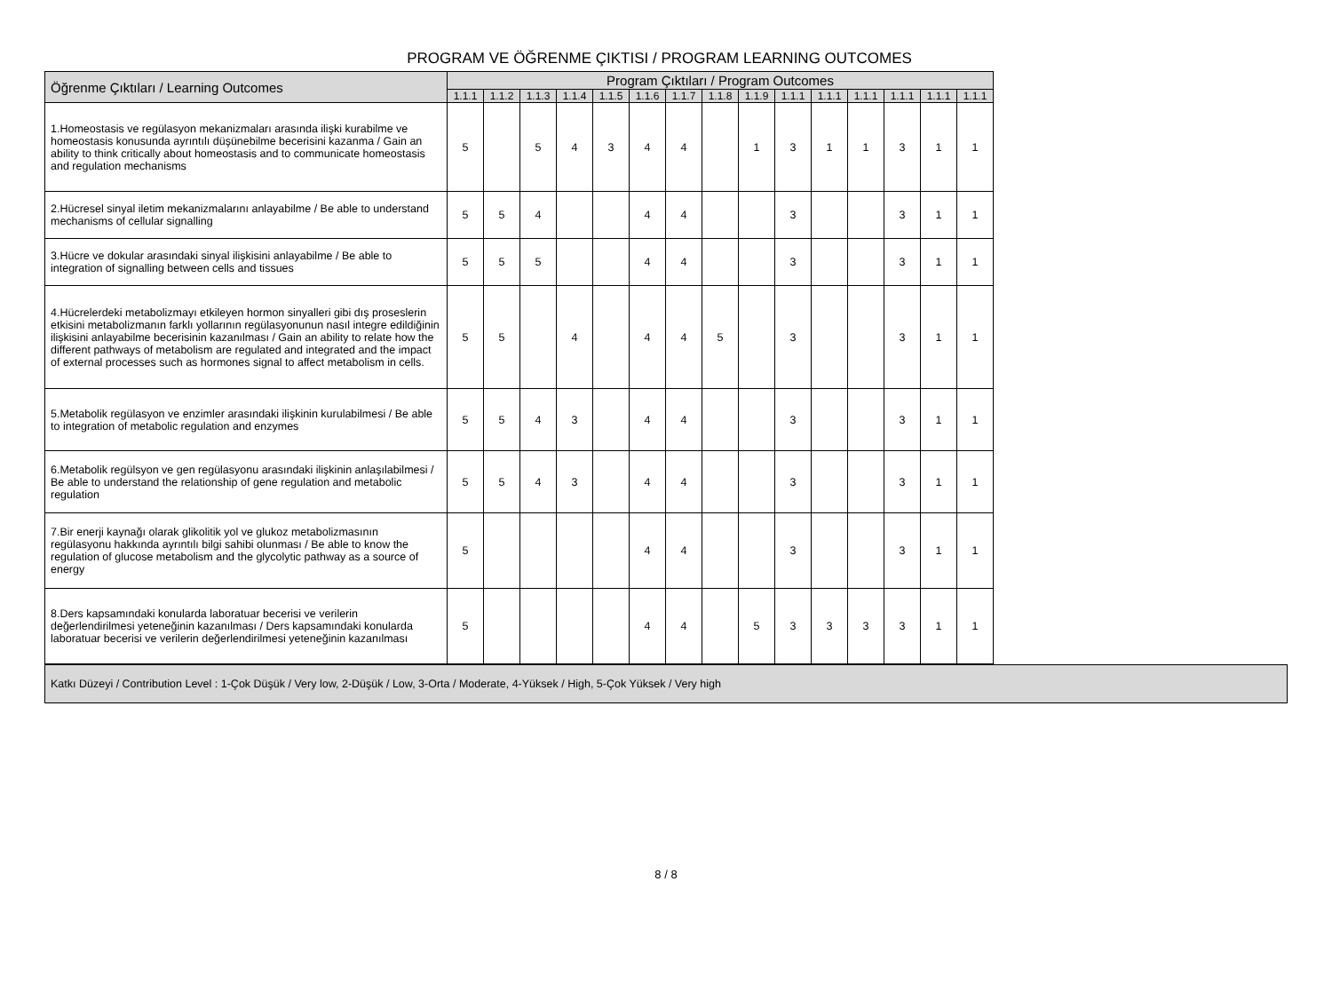PROGRAM VE ÖĞRENME ÇIKTISI / PROGRAM LEARNING OUTCOMES
| Öğrenme Çıktıları / Learning Outcomes | Program Çıktıları / Program Outcomes | | | | | | | | | | | | | | |
| --- | --- | --- | --- | --- | --- | --- | --- | --- | --- | --- | --- | --- | --- | --- | --- |
| | 1.1.1 | 1.1.2 | 1.1.3 | 1.1.4 | 1.1.5 | 1.1.6 | 1.1.7 | 1.1.8 | 1.1.9 | 1.1.1 | 1.1.1 | 1.1.1 | 1.1.1 | 1.1.1 | 1.1.1 |
| 1.Homeostasis ve regülasyon mekanizmaları arasında ilişki kurabilme ve homeostasis konusunda ayrıntılı düşünebilme becerisini kazanma / Gain an ability to think critically about homeostasis and to communicate homeostasis and regulation mechanisms | 5 | | 5 | 4 | 3 | 4 | 4 | | 1 | 3 | 1 | 1 | 3 | 1 | 1 |
| 2.Hücresel sinyal iletim mekanizmalarını anlayabilme / Be able to understand mechanisms of cellular signalling | 5 | 5 | 4 | | | 4 | 4 | | | 3 | | | 3 | 1 | 1 |
| 3.Hücre ve dokular arasındaki sinyal ilişkisini anlayabilme / Be able to integration of signalling between cells and tissues | 5 | 5 | 5 | | | 4 | 4 | | | 3 | | | 3 | 1 | 1 |
| 4.Hücrelerdeki metabolizmayı etkileyen hormon sinyalleri gibi dış proseslerin etkisini metabolizmanın farklı yollarının regülasyonunun nasıl integre edildiğinin ilişkisini anlayabilme becerisinin kazanılması / Gain an ability to relate how the different pathways of metabolism are regulated and integrated and the impact of external processes such as hormones signal to affect metabolism in cells. | 5 | 5 | | 4 | | 4 | 4 | 5 | | 3 | | | 3 | 1 | 1 |
| 5.Metabolik regülasyon ve enzimler arasındaki ilişkinin kurulabilmesi / Be able to integration of metabolic regulation and enzymes | 5 | 5 | 4 | 3 | | 4 | 4 | | | 3 | | | 3 | 1 | 1 |
| 6.Metabolik regülsyon ve gen regülasyonu arasındaki ilişkinin anlaşılabilmesi / Be able to understand the relationship of gene regulation and metabolic regulation | 5 | 5 | 4 | 3 | | 4 | 4 | | | 3 | | | 3 | 1 | 1 |
| 7.Bir enerji kaynağı olarak glikolitik yol ve glukoz metabolizmasının regülasyonu hakkında ayrıntılı bilgi sahibi olunması / Be able to know the regulation of glucose metabolism and the glycolytic pathway as a source of energy | 5 | | | | | 4 | 4 | | | 3 | | | 3 | 1 | 1 |
| 8.Ders kapsamındaki konularda laboratuar becerisi ve verilerin değerlendirilmesi yeteneğinin kazanılması / Ders kapsamındaki konularda laboratuar becerisi ve verilerin değerlendirilmesi yeteneğinin kazanılması | 5 | | | | | 4 | 4 | | 5 | 3 | 3 | 3 | 3 | 1 | 1 |
Katkı Düzeyi / Contribution Level : 1-Çok Düşük / Very low, 2-Düşük / Low, 3-Orta / Moderate, 4-Yüksek / High, 5-Çok Yüksek / Very high
8 / 8